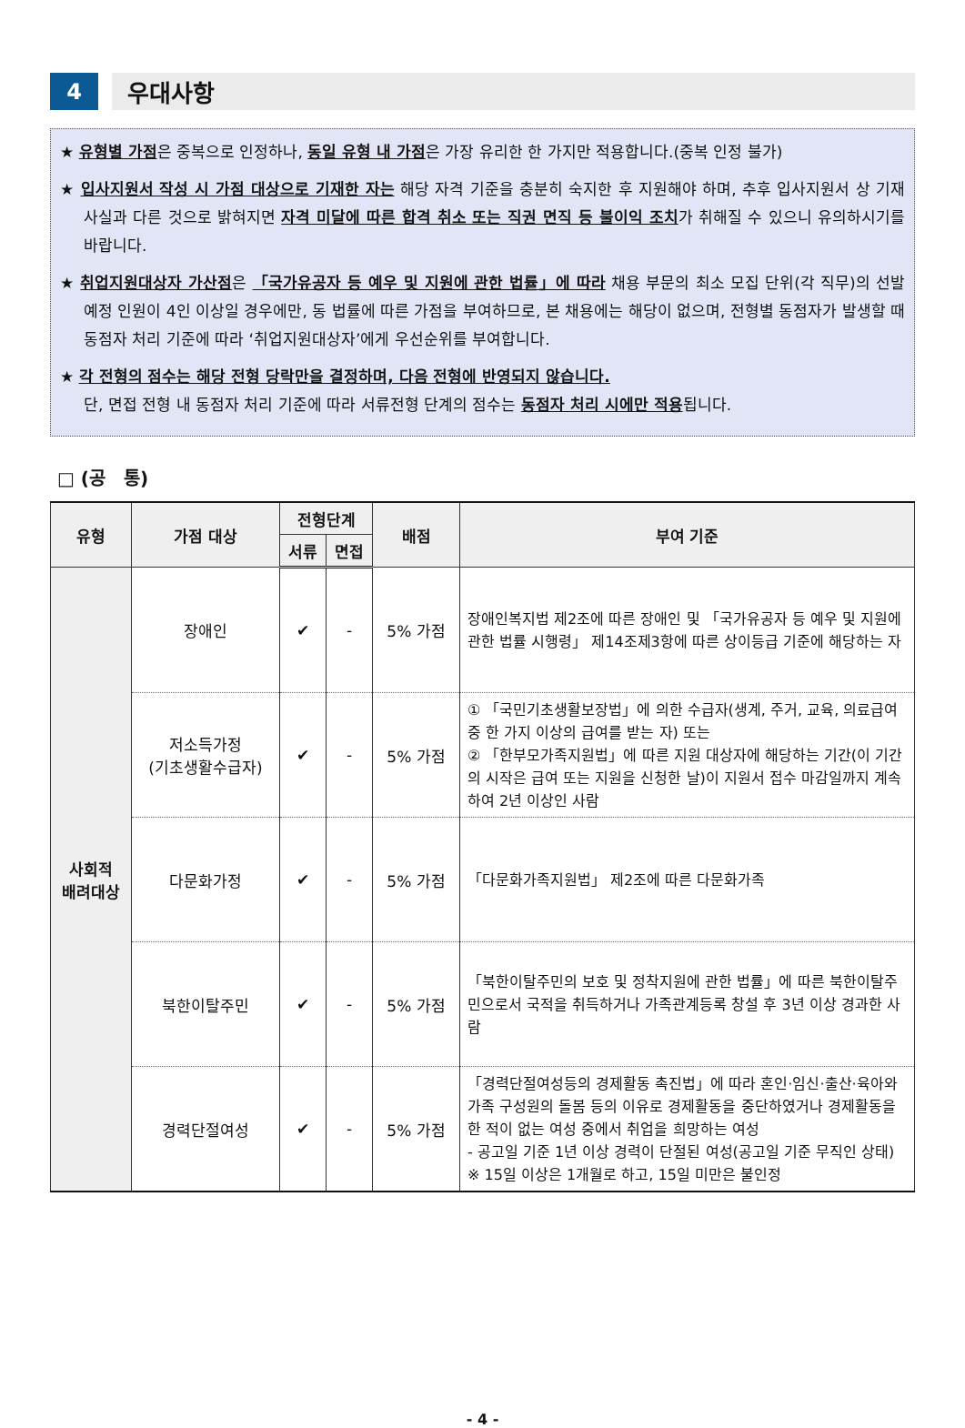4 우대사항
★ 유형별 가점은 중복으로 인정하나, 동일 유형 내 가점은 가장 유리한 한 가지만 적용합니다.(중복 인정 불가)
★ 입사지원서 작성 시 가점 대상으로 기재한 자는 해당 자격 기준을 충분히 숙지한 후 지원해야 하며, 추후 입사지원서 상 기재 사실과 다른 것으로 밝혀지면 자격 미달에 따른 합격 취소 또는 직권 면직 등 불이익 조치가 취해질 수 있으니 유의하시기를 바랍니다.
★ 취업지원대상자 가산점은 「국가유공자 등 예우 및 지원에 관한 법률」에 따라 채용 부문의 최소 모집 단위(각 직무)의 선발 예정 인원이 4인 이상일 경우에만, 동 법률에 따른 가점을 부여하므로, 본 채용에는 해당이 없으며, 전형별 동점자가 발생할 때 동점자 처리 기준에 따라 ‘취업지원대상자’에게 우선순위를 부여합니다.
★ 각 전형의 점수는 해당 전형 당락만을 결정하며, 다음 전형에 반영되지 않습니다.
단, 면접 전형 내 동점자 처리 기준에 따라 서류전형 단계의 점수는 동점자 처리 시에만 적용됩니다.
□ (공　통)
| 유형 | 가점 대상 | 전형단계 | | 배점 | 부여 기준 |
| --- | --- | --- | --- | --- | --- |
| | | 서류 | 면접 | | |
| 사회적 배려대상 | 장애인 | ✔ | - | 5% 가점 | 장애인복지법 제2조에 따른 장애인 및 「국가유공자 등 예우 및 지원에 관한 법률 시행령」 제14조제3항에 따른 상이등급 기준에 해당하는 자 |
| | 저소득가정 (기초생활수급자) | ✔ | - | 5% 가점 | ① 「국민기초생활보장법」에 의한 수급자(생계, 주거, 교육, 의료급여 중 한 가지 이상의 급여를 받는 자) 또는 ② 「한부모가족지원법」에 따른 지원 대상자에 해당하는 기간(이 기간의 시작은 급여 또는 지원을 신청한 날)이 지원서 접수 마감일까지 계속하여 2년 이상인 사람 |
| | 다문화가정 | ✔ | - | 5% 가점 | 「다문화가족지원법」 제2조에 따른 다문화가족 |
| | 북한이탈주민 | ✔ | - | 5% 가점 | 「북한이탈주민의 보호 및 정착지원에 관한 법률」에 따른 북한이탈주민으로서 국적을 취득하거나 가족관계등록 창설 후 3년 이상 경과한 사람 |
| | 경력단절여성 | ✔ | - | 5% 가점 | 「경력단절여성등의 경제활동 촉진법」에 따라 혼인·임신·출산·육아와 가족 구성원의 돌봄 등의 이유로 경제활동을 중단하였거나 경제활동을 한 적이 없는 여성 중에서 취업을 희망하는 여성 - 공고일 기준 1년 이상 경력이 단절된 여성(공고일 기준 무직인 상태) ※ 15일 이상은 1개월로 하고, 15일 미만은 불인정 |
- 4 -